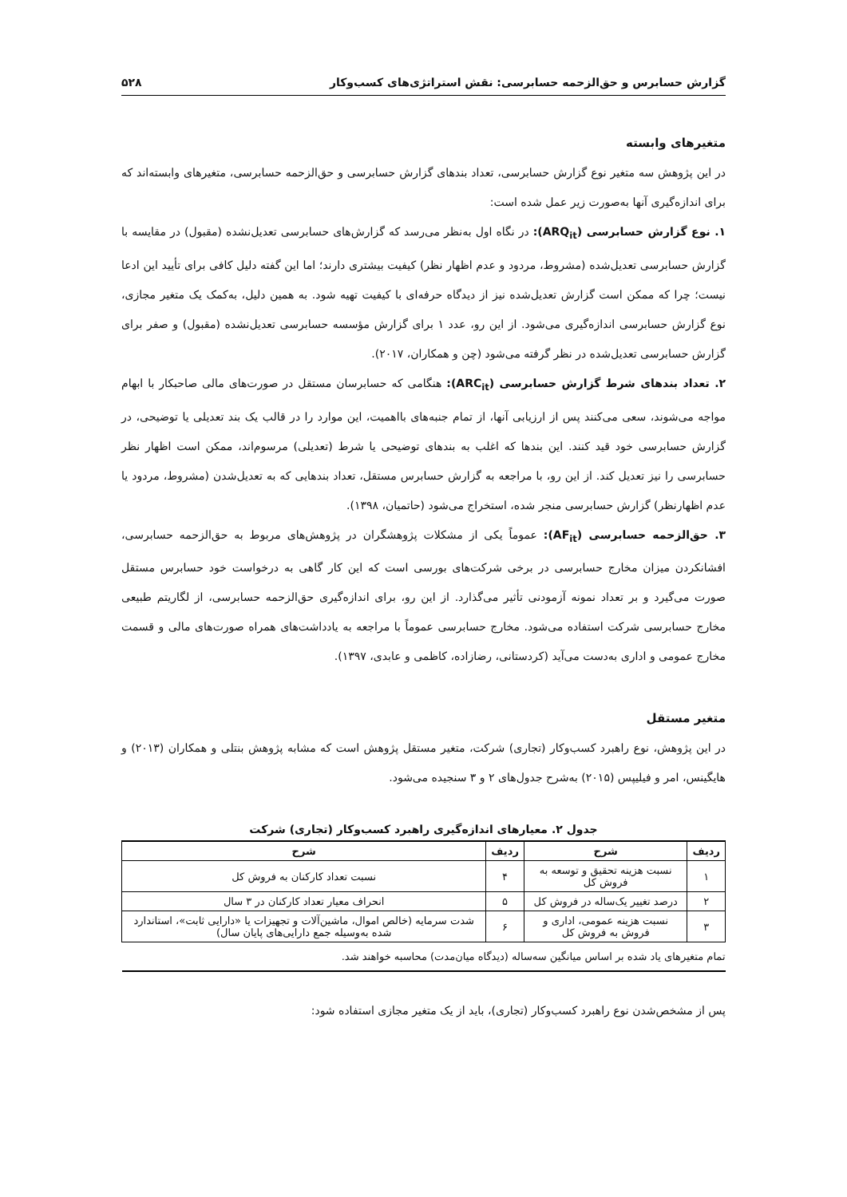گزارش حسابرس و حق‌الزحمه حسابرسی: نقش استراتژی‌های کسب‌وکار ۵۲۸
متغیرهای وابسته
در این پژوهش سه متغیر نوع گزارش حسابرسی، تعداد بندهای گزارش حسابرسی و حق‌الزحمه حسابرسی، متغیرهای وابسته‌اند که برای اندازه‌گیری آنها به‌صورت زیر عمل شده است:
۱. نوع گزارش حسابرسی (ARQ<sub>it</sub>): در نگاه اول به‌نظر می‌رسد که گزارش‌های حسابرسی تعدیل‌نشده (مقبول) در مقایسه با گزارش حسابرسی تعدیل‌شده (مشروط، مردود و عدم اظهار نظر) کیفیت بیشتری دارند؛ اما این گفته دلیل کافی برای تأیید این ادعا نیست؛ چرا که ممکن است گزارش تعدیل‌شده نیز از دیدگاه حرفه‌ای با کیفیت تهیه شود. به همین دلیل، به‌کمک یک متغیر مجازی، نوع گزارش حسابرسی اندازه‌گیری می‌شود. از این رو، عدد ۱ برای گزارش مؤسسه حسابرسی تعدیل‌نشده (مقبول) و صفر برای گزارش حسابرسی تعدیل‌شده در نظر گرفته می‌شود (چن و همکاران، ۲۰۱۷).
۲. تعداد بندهای شرط گزارش حسابرسی (ARC<sub>it</sub>): هنگامی که حسابرسان مستقل در صورت‌های مالی صاحبکار با ابهام مواجه می‌شوند، سعی می‌کنند پس از ارزیابی آنها، از تمام جنبه‌های بااهمیت، این موارد را در قالب یک بند تعدیلی یا توضیحی، در گزارش حسابرسی خود قید کنند. این بندها که اغلب به بندهای توضیحی یا شرط (تعدیلی) مرسوم‌اند، ممکن است اظهار نظر حسابرسی را نیز تعدیل کند. از این رو، با مراجعه به گزارش حسابرس مستقل، تعداد بندهایی که به تعدیل‌شدن (مشروط، مردود یا عدم اظهارنظر) گزارش حسابرسی منجر شده، استخراج می‌شود (حاتمیان، ۱۳۹۸).
۳. حق‌الزحمه حسابرسی (AF<sub>it</sub>): عموماً یکی از مشکلات پژوهشگران در پژوهش‌های مربوط به حق‌الزحمه حسابرسی، افشانکردن میزان مخارج حسابرسی در برخی شرکت‌های بورسی است که این کار گاهی به درخواست خود حسابرس مستقل صورت می‌گیرد و بر تعداد نمونه آزمودنی تأثیر می‌گذارد. از این رو، برای اندازه‌گیری حق‌الزحمه حسابرسی، از لگاریتم طبیعی مخارج حسابرسی شرکت استفاده می‌شود. مخارج حسابرسی عموماً با مراجعه به یادداشت‌های همراه صورت‌های مالی و قسمت مخارج عمومی و اداری به‌دست می‌آید (کردستانی، رضازاده، کاظمی و عابدی، ۱۳۹۷).
متغیر مستقل
در این پژوهش، نوع راهبرد کسب‌وکار (تجاری) شرکت، متغیر مستقل پژوهش است که مشابه پژوهش بنتلی و همکاران (۲۰۱۳) و هایگینس، امر و فیلیپس (۲۰۱۵) به‌شرح جدول‌های ۲ و ۳ سنجیده می‌شود.
جدول ۲. معیارهای اندازه‌گیری راهبرد کسب‌وکار (تجاری) شرکت
| ردیف | شرح | ردیف | شرح |
| --- | --- | --- | --- |
| ۱ | نسبت هزینه تحقیق و توسعه به فروش کل | ۴ | نسبت تعداد کارکنان به فروش کل |
| ۲ | درصد تغییر یک‌ساله در فروش کل | ۵ | انحراف معیار تعداد کارکنان در ۳ سال |
| ۳ | نسبت هزینه عمومی، اداری و فروش به فروش کل | ۶ | شدت سرمایه (خالص اموال، ماشین‌آلات و تجهیزات یا «دارایی ثابت»، استاندارد شده به‌وسیله جمع دارایی‌های پایان سال) |
| تمام متغیرهای یاد شده بر اساس میانگین سه‌ساله (دیدگاه میان‌مدت) محاسبه خواهند شد. | | | |
پس از مشخص‌شدن نوع راهبرد کسب‌وکار (تجاری)، باید از یک متغیر مجازی استفاده شود: